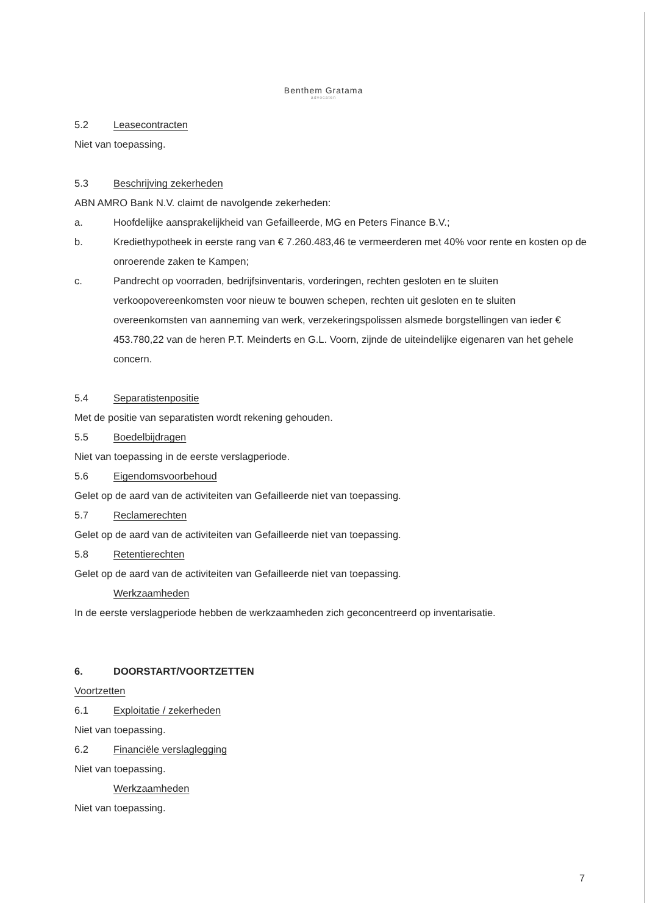Benthem Gratama
advocaten
5.2 Leasecontracten
Niet van toepassing.
5.3 Beschrijving zekerheden
ABN AMRO Bank N.V. claimt de navolgende zekerheden:
a. Hoofdelijke aansprakelijkheid van Gefailleerde, MG en Peters Finance B.V.;
b. Krediethypotheek in eerste rang van € 7.260.483,46 te vermeerderen met 40% voor rente en kosten op de onroerende zaken te Kampen;
c. Pandrecht op voorraden, bedrijfsinventaris, vorderingen, rechten gesloten en te sluiten verkoopovereenkomsten voor nieuw te bouwen schepen, rechten uit gesloten en te sluiten overeenkomsten van aanneming van werk, verzekeringspolissen alsmede borgstellingen van ieder € 453.780,22 van de heren P.T. Meinderts en G.L. Voorn, zijnde de uiteindelijke eigenaren van het gehele concern.
5.4 Separatistenpositie
Met de positie van separatisten wordt rekening gehouden.
5.5 Boedelbijdragen
Niet van toepassing in de eerste verslagperiode.
5.6 Eigendomsvoorbehoud
Gelet op de aard van de activiteiten van Gefailleerde niet van toepassing.
5.7 Reclamerechten
Gelet op de aard van de activiteiten van Gefailleerde niet van toepassing.
5.8 Retentierechten
Gelet op de aard van de activiteiten van Gefailleerde niet van toepassing.
Werkzaamheden
In de eerste verslagperiode hebben de werkzaamheden zich geconcentreerd op inventarisatie.
6. DOORSTART/VOORTZETTEN
Voortzetten
6.1 Exploitatie / zekerheden
Niet van toepassing.
6.2 Financiële verslaglegging
Niet van toepassing.
Werkzaamheden
Niet van toepassing.
7